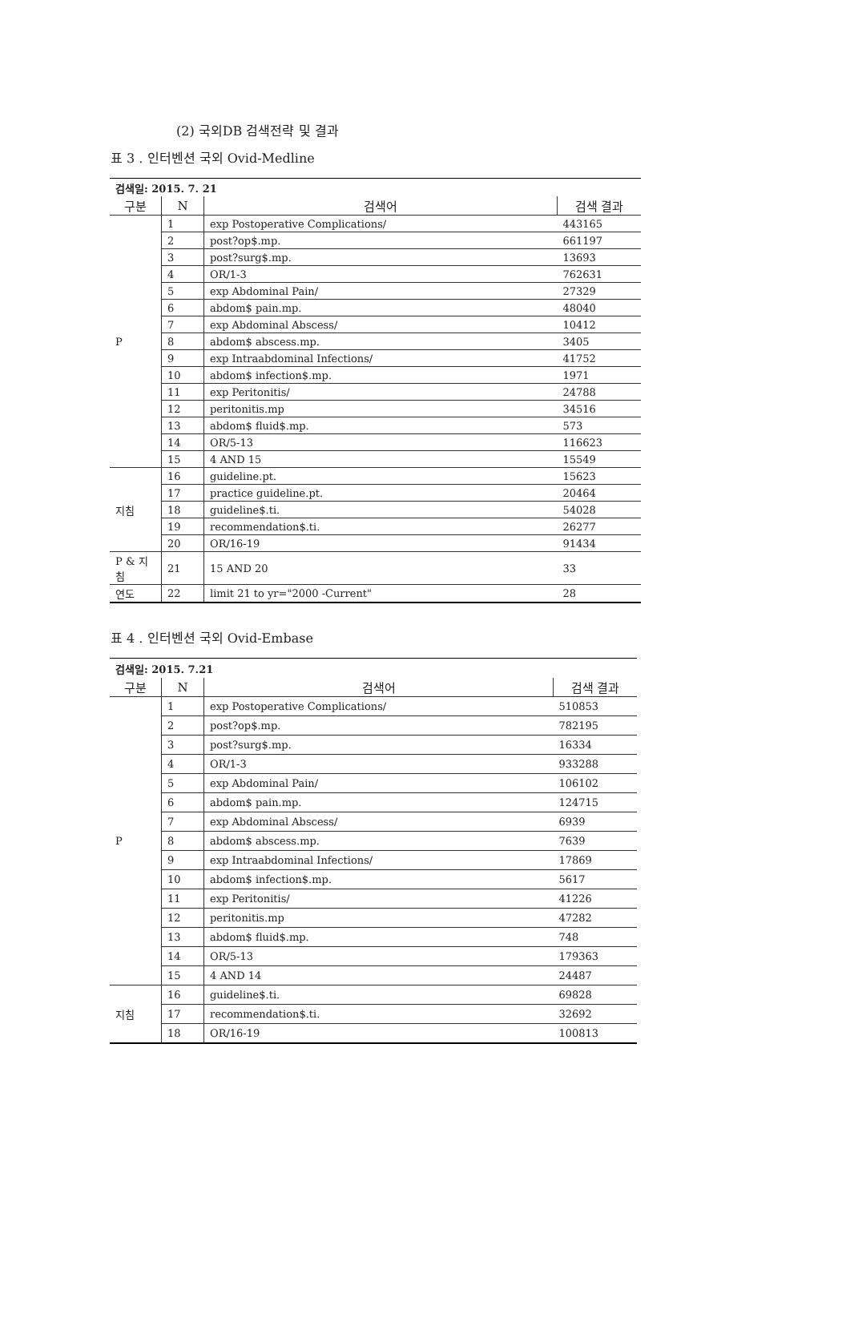(2) 국외DB 검색전략 및 결과
표 3 . 인터벤션 국외 Ovid-Medline
| 검색일: 2015. 7. 21 | | | |
| 구분 | N | 검색어 | 검색 결과 |
| P | 1 | exp Postoperative Complications/ | 443165 |
| | 2 | post?op$.mp. | 661197 |
| | 3 | post?surg$.mp. | 13693 |
| | 4 | OR/1-3 | 762631 |
| | 5 | exp Abdominal Pain/ | 27329 |
| | 6 | abdom$ pain.mp. | 48040 |
| | 7 | exp Abdominal Abscess/ | 10412 |
| | 8 | abdom$ abscess.mp. | 3405 |
| | 9 | exp Intraabdominal Infections/ | 41752 |
| | 10 | abdom$ infection$.mp. | 1971 |
| | 11 | exp Peritonitis/ | 24788 |
| | 12 | peritonitis.mp | 34516 |
| | 13 | abdom$ fluid$.mp. | 573 |
| | 14 | OR/5-13 | 116623 |
| | 15 | 4 AND 15 | 15549 |
| 지침 | 16 | guideline.pt. | 15623 |
| | 17 | practice guideline.pt. | 20464 |
| | 18 | guideline$.ti. | 54028 |
| | 19 | recommendation$.ti. | 26277 |
| | 20 | OR/16-19 | 91434 |
| P & 지 침 | 21 | 15 AND 20 | 33 |
| 연도 | 22 | limit 21 to yr="2000 -Current" | 28 |
표 4 . 인터벤션 국외 Ovid-Embase
| 검색일: 2015. 7.21 | | | |
| 구분 | N | 검색어 | 검색 결과 |
| P | 1 | exp Postoperative Complications/ | 510853 |
| | 2 | post?op$.mp. | 782195 |
| | 3 | post?surg$.mp. | 16334 |
| | 4 | OR/1-3 | 933288 |
| | 5 | exp Abdominal Pain/ | 106102 |
| | 6 | abdom$ pain.mp. | 124715 |
| | 7 | exp Abdominal Abscess/ | 6939 |
| | 8 | abdom$ abscess.mp. | 7639 |
| | 9 | exp Intraabdominal Infections/ | 17869 |
| | 10 | abdom$ infection$.mp. | 5617 |
| | 11 | exp Peritonitis/ | 41226 |
| | 12 | peritonitis.mp | 47282 |
| | 13 | abdom$ fluid$.mp. | 748 |
| | 14 | OR/5-13 | 179363 |
| | 15 | 4 AND 14 | 24487 |
| 지침 | 16 | guideline$.ti. | 69828 |
| | 17 | recommendation$.ti. | 32692 |
| | 18 | OR/16-19 | 100813 |